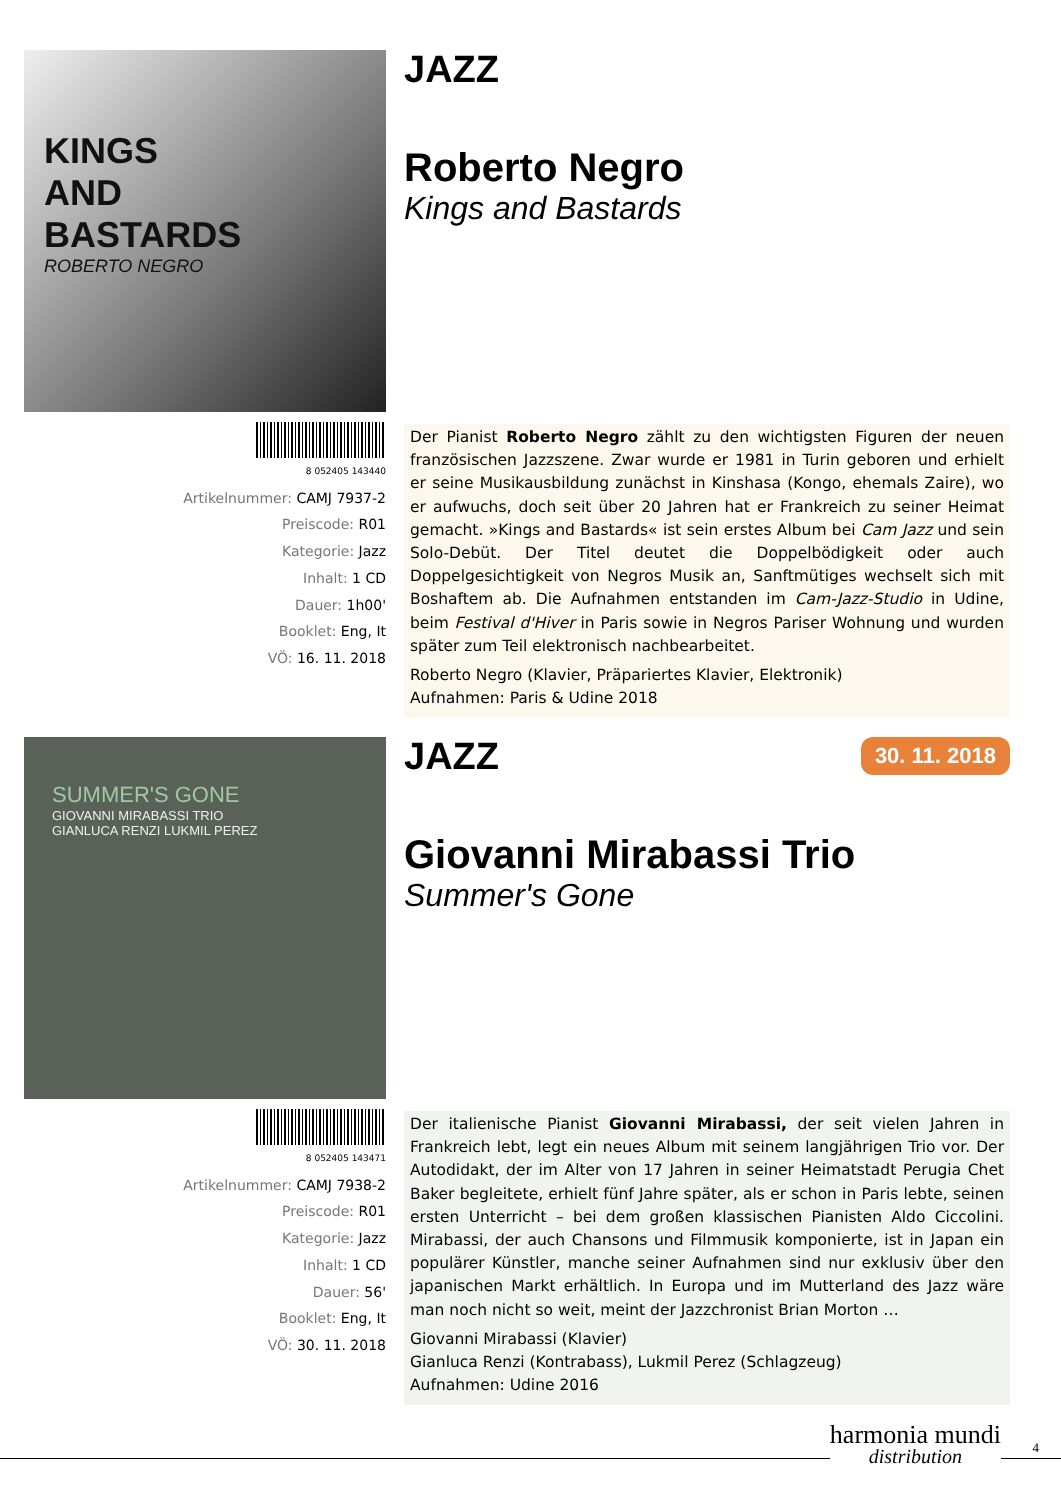KINGS
AND
BASTARDS
ROBERTO NEGRO
JAZZ
Roberto Negro
Kings and Bastards
8 052405 143440
Artikelnummer: CAMJ 7937-2
Preiscode: R01
Kategorie: Jazz
Inhalt: 1 CD
Dauer: 1h00'
Booklet: Eng, It
VÖ: 16. 11. 2018
Der Pianist Roberto Negro zählt zu den wichtigsten Figuren der neuen französischen Jazzszene. Zwar wurde er 1981 in Turin geboren und erhielt er seine Musikausbildung zunächst in Kinshasa (Kongo, ehemals Zaire), wo er aufwuchs, doch seit über 20 Jahren hat er Frankreich zu seiner Heimat gemacht. »Kings and Bastards« ist sein erstes Album bei Cam Jazz und sein Solo-Debüt. Der Titel deutet die Doppelbödigkeit oder auch Doppelgesichtigkeit von Negros Musik an, Sanftmütiges wechselt sich mit Boshaftem ab. Die Aufnahmen entstanden im Cam-Jazz-Studio in Udine, beim Festival d'Hiver in Paris sowie in Negros Pariser Wohnung und wurden später zum Teil elektronisch nachbearbeitet.
Roberto Negro (Klavier, Präpariertes Klavier, Elektronik)
Aufnahmen: Paris & Udine 2018
SUMMER'S GONE
GIOVANNI MIRABASSI TRIO
GIANLUCA RENZI LUKMIL PEREZ
JAZZ 30. 11. 2018
Giovanni Mirabassi Trio
Summer's Gone
8 052405 143471
Artikelnummer: CAMJ 7938-2
Preiscode: R01
Kategorie: Jazz
Inhalt: 1 CD
Dauer: 56'
Booklet: Eng, It
VÖ: 30. 11. 2018
Der italienische Pianist Giovanni Mirabassi, der seit vielen Jahren in Frankreich lebt, legt ein neues Album mit seinem langjährigen Trio vor. Der Autodidakt, der im Alter von 17 Jahren in seiner Heimatstadt Perugia Chet Baker begleitete, erhielt fünf Jahre später, als er schon in Paris lebte, seinen ersten Unterricht – bei dem großen klassischen Pianisten Aldo Ciccolini. Mirabassi, der auch Chansons und Filmmusik komponierte, ist in Japan ein populärer Künstler, manche seiner Aufnahmen sind nur exklusiv über den japanischen Markt erhältlich. In Europa und im Mutterland des Jazz wäre man noch nicht so weit, meint der Jazzchronist Brian Morton …
Giovanni Mirabassi (Klavier)
Gianluca Renzi (Kontrabass), Lukmil Perez (Schlagzeug)
Aufnahmen: Udine 2016
harmonia mundi
distribution
4